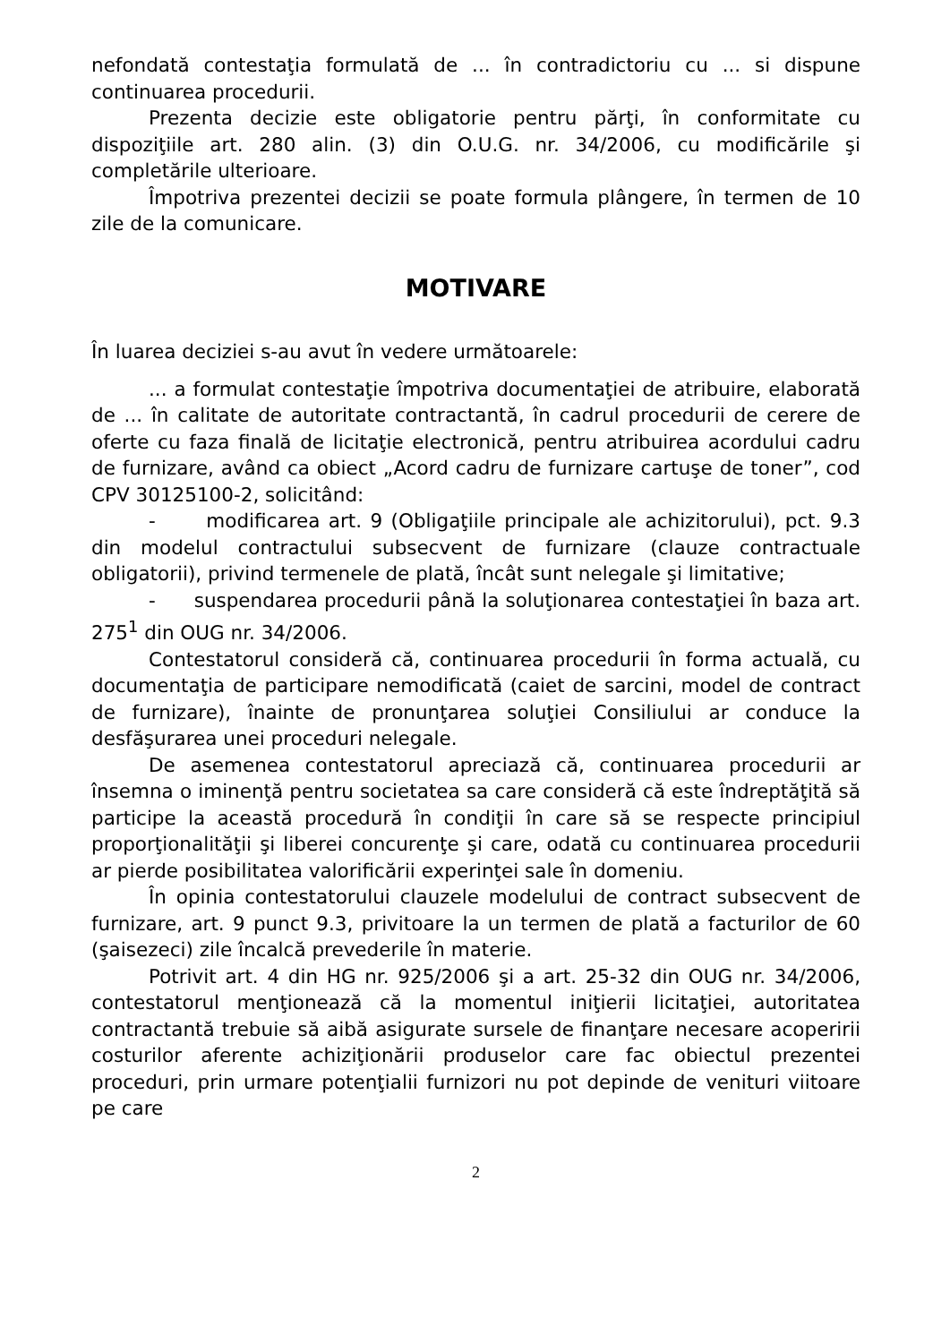nefondată contestaţia formulată de ... în contradictoriu cu ... si dispune continuarea procedurii.
Prezenta decizie este obligatorie pentru părţi, în conformitate cu dispoziţiile art. 280 alin. (3) din O.U.G. nr. 34/2006, cu modificările şi completările ulterioare.
Împotriva prezentei decizii se poate formula plângere, în termen de 10 zile de la comunicare.
MOTIVARE
În luarea deciziei s-au avut în vedere următoarele:
... a formulat contestaţie împotriva documentaţiei de atribuire, elaborată de ... în calitate de autoritate contractantă, în cadrul procedurii de cerere de oferte cu faza finală de licitaţie electronică, pentru atribuirea acordului cadru de furnizare, având ca obiect „Acord cadru de furnizare cartuşe de toner”, cod CPV 30125100-2, solicitând:
- modificarea art. 9 (Obligaţiile principale ale achizitorului), pct. 9.3 din modelul contractului subsecvent de furnizare (clauze contractuale obligatorii), privind termenele de plată, încât sunt nelegale şi limitative;
- suspendarea procedurii până la soluţionarea contestaţiei în baza art. 275<sup>1</sup> din OUG nr. 34/2006.
Contestatorul consideră că, continuarea procedurii în forma actuală, cu documentaţia de participare nemodificată (caiet de sarcini, model de contract de furnizare), înainte de pronunţarea soluţiei Consiliului ar conduce la desfăşurarea unei proceduri nelegale.
De asemenea contestatorul apreciază că, continuarea procedurii ar însemna o iminenţă pentru societatea sa care consideră că este îndreptăţită să participe la această procedură în condiţii în care să se respecte principiul proporţionalităţii şi liberei concurenţe şi care, odată cu continuarea procedurii ar pierde posibilitatea valorificării experinţei sale în domeniu.
În opinia contestatorului clauzele modelului de contract subsecvent de furnizare, art. 9 punct 9.3, privitoare la un termen de plată a facturilor de 60 (şaisezeci) zile încalcă prevederile în materie.
Potrivit art. 4 din HG nr. 925/2006 şi a art. 25-32 din OUG nr. 34/2006, contestatorul menţionează că la momentul iniţierii licitaţiei, autoritatea contractantă trebuie să aibă asigurate sursele de finanţare necesare acoperirii costurilor aferente achiziţionării produselor care fac obiectul prezentei proceduri, prin urmare potenţialii furnizori nu pot depinde de venituri viitoare pe care
2